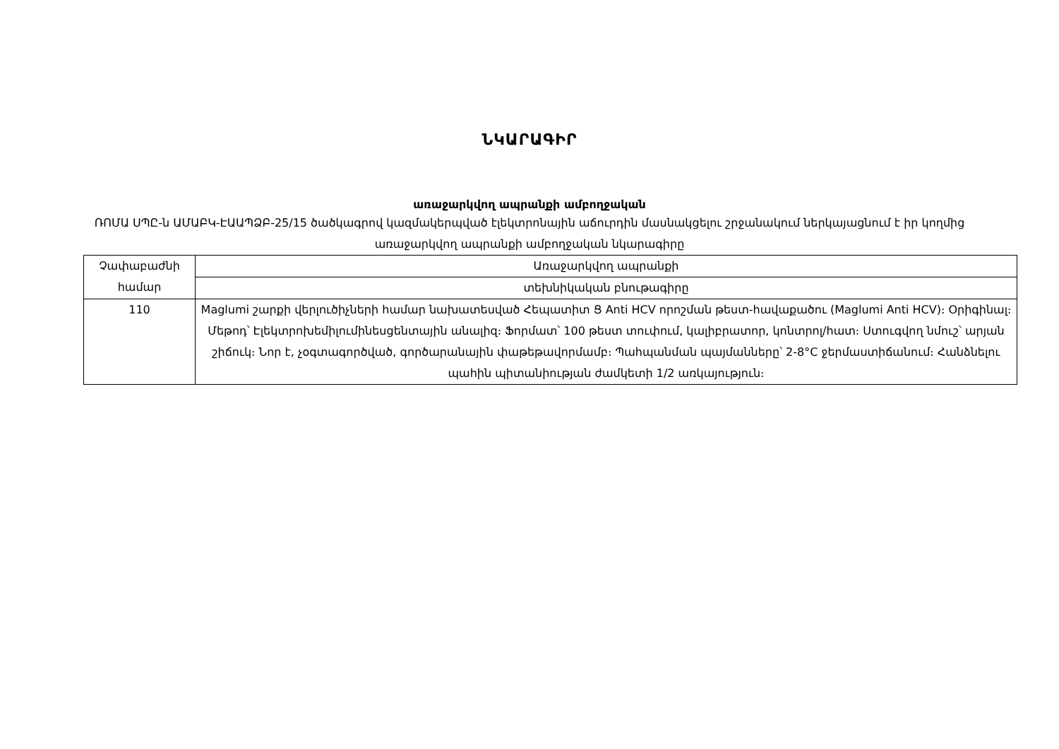ՆԿԱՐԱԳԻՐ
առաջարկվող ապրանքի ամբողջական
ՌՈՄԱ ՍՊԸ-ն ԱՄԱԲԿ-ԷԱԱՊՁԲ-25/15 ծածկագրով կազմակերպված էլեկտրոնային աճուրդին մասնակցելու շրջանակում ներկայացնում է իր կողմից առաջարկվող ապրանքի ամբողջական նկարագիրը
| Չափաբաժնի համար | Առաջարկվող ապրանքի |
| --- | --- |
| | տեխնիկական բնութագիրը |
| 110 | Maglumi շարքի վերլուծիչների համար նախատեսված Հեպատիտ Ց Anti HCV որոշման թեստ-հավաքածու (Maglumi Anti HCV)։ Օրիգինալ։ Մեթոդ՝ Էլեկտրոխեմիլումինեսցենտային անալիզ։ Ֆորմատ՝ 100 թեստ տուփում, կալիբրատոր, կոնտրոլ/հատ։ Ստուգվող նմուշ՝ արյան շիճուկ։ Նոր է, չօգտագործված, գործարանային փաթեթավորմամբ։ Պահպանման պայմանները՝ 2-8°C ջերմաստիճանում։ Հանձնելու պահին պիտանիության ժամկետի 1/2 առկայություն։ |